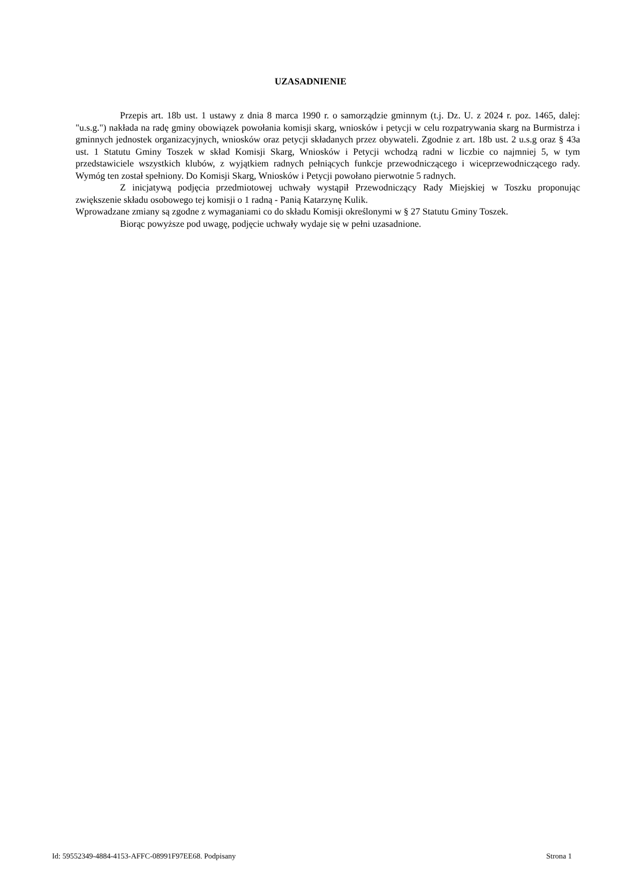UZASADNIENIE
Przepis art. 18b ust. 1 ustawy z dnia 8 marca 1990 r. o samorządzie gminnym (t.j. Dz. U. z 2024 r. poz. 1465, dalej: "u.s.g.") nakłada na radę gminy obowiązek powołania komisji skarg, wniosków i petycji w celu rozpatrywania skarg na Burmistrza i gminnych jednostek organizacyjnych, wniosków oraz petycji składanych przez obywateli. Zgodnie z art. 18b ust. 2 u.s.g oraz § 43a ust. 1 Statutu Gminy Toszek w skład Komisji Skarg, Wniosków i Petycji wchodzą radni w liczbie co najmniej 5, w tym przedstawiciele wszystkich klubów, z wyjątkiem radnych pełniących funkcje przewodniczącego i wiceprzewodniczącego rady. Wymóg ten został spełniony. Do Komisji Skarg, Wniosków i Petycji powołano pierwotnie 5 radnych.
Z inicjatywą podjęcia przedmiotowej uchwały wystąpił Przewodniczący Rady Miejskiej w Toszku proponując zwiększenie składu osobowego tej komisji o 1 radną - Panią Katarzynę Kulik.
Wprowadzane zmiany są zgodne z wymaganiami co do składu Komisji określonymi w § 27 Statutu Gminy Toszek.
Biorąc powyższe pod uwagę, podjęcie uchwały wydaje się w pełni uzasadnione.
Id: 59552349-4884-4153-AFFC-08991F97EE68. Podpisany Strona 1